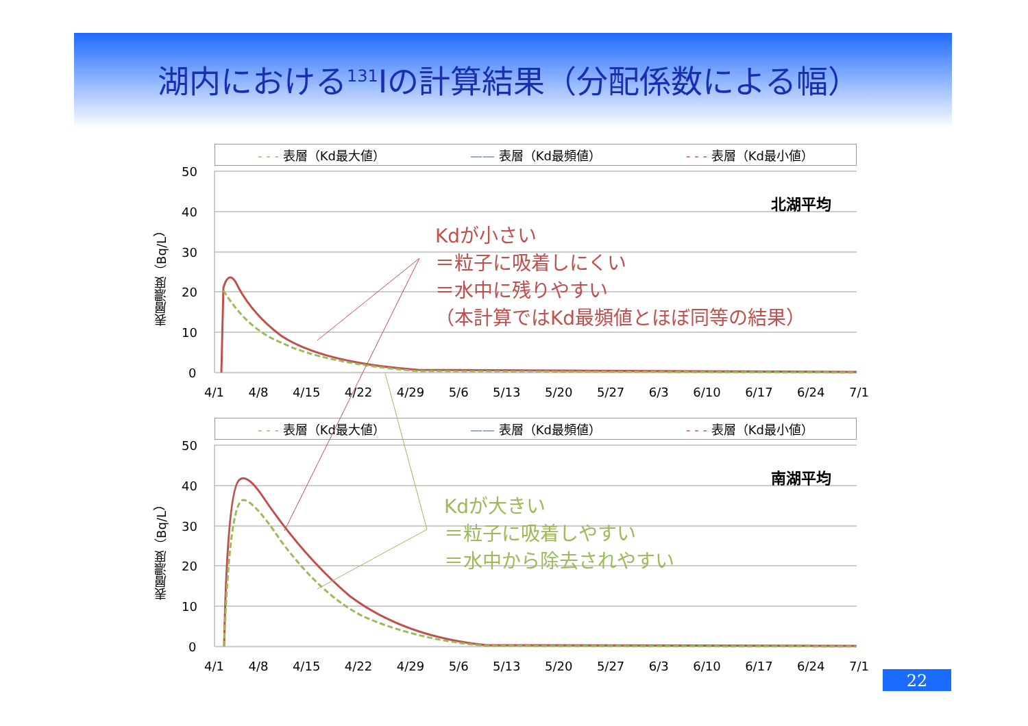湖内における<sup>131</sup>Iの計算結果（分配係数による幅）
- - - 表層（Kd最大値） —— 表層（Kd最頻値） - - - 表層（Kd最小値）
50
40
30
20
10
0
表層濃度（Bq/L）
北湖平均
4/1 4/8 4/15 4/22 4/29 5/6 5/13 5/20 5/27 6/3 6/10 6/17 6/24 7/1
- - - 表層（Kd最大値） —— 表層（Kd最頻値） - - - 表層（Kd最小値）
50
40
30
20
10
0
表層濃度（Bq/L）
南湖平均
4/1 4/8 4/15 4/22 4/29 5/6 5/13 5/20 5/27 6/3 6/10 6/17 6/24 7/1
Kdが小さい
＝粒子に吸着しにくい
＝水中に残りやすい
（本計算ではKd最頻値とほぼ同等の結果）
Kdが大きい
＝粒子に吸着しやすい
＝水中から除去されやすい
22